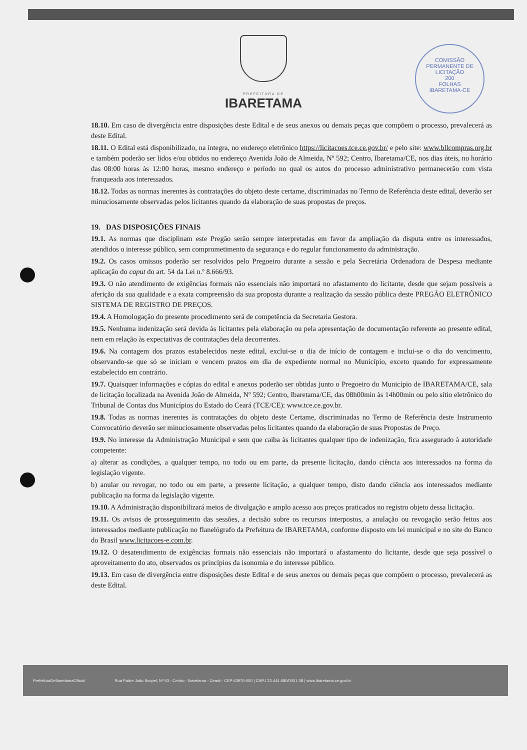COMISSÃO PERMANENTE DE LICITAÇÃO
200
FOLHAS
IBARETAMA-CE
PREFEITURA DE
IBARETAMA
18.10. Em caso de divergência entre disposições deste Edital e de seus anexos ou demais peças que compõem o processo, prevalecerá as deste Edital.
18.11. O Edital está disponibilizado, na íntegra, no endereço eletrônico https://licitacoes.tce.ce.gov.br/ e pelo site: www.bllcompras.org.br e também poderão ser lidos e/ou obtidos no endereço Avenida João de Almeida, Nº 592; Centro, Ibaretama/CE, nos dias úteis, no horário das 08:00 horas às 12:00 horas, mesmo endereço e período no qual os autos do processo administrativo permanecerão com vista franqueada aos interessados.
18.12. Todas as normas inerentes às contratações do objeto deste certame, discriminadas no Termo de Referência deste edital, deverão ser minuciosamente observadas pelos licitantes quando da elaboração de suas propostas de preços.
19. DAS DISPOSIÇÕES FINAIS
19.1. As normas que disciplinam este Pregão serão sempre interpretadas em favor da ampliação da disputa entre os interessados, atendidos o interesse público, sem comprometimento da segurança e do regular funcionamento da administração.
19.2. Os casos omissos poderão ser resolvidos pelo Pregoeiro durante a sessão e pela Secretária Ordenadora de Despesa mediante aplicação do caput do art. 54 da Lei n.º 8.666/93.
19.3. O não atendimento de exigências formais não essenciais não importará no afastamento do licitante, desde que sejam possíveis a aferição da sua qualidade e a exata compreensão da sua proposta durante a realização da sessão pública deste PREGÃO ELETRÔNICO SISTEMA DE REGISTRO DE PREÇOS.
19.4. A Homologação do presente procedimento será de competência da Secretaria Gestora.
19.5. Nenhuma indenização será devida às licitantes pela elaboração ou pela apresentação de documentação referente ao presente edital, nem em relação às expectativas de contratações dela decorrentes.
19.6. Na contagem dos prazos estabelecidos neste edital, exclui-se o dia de início de contagem e inclui-se o dia do vencimento, observando-se que só se iniciam e vencem prazos em dia de expediente normal no Município, exceto quando for expressamente estabelecido em contrário.
19.7. Quaisquer informações e cópias do edital e anexos poderão ser obtidas junto o Pregoeiro do Município de IBARETAMA/CE, sala de licitação localizada na Avenida João de Almeida, Nº 592; Centro, Ibaretama/CE, das 08h00min às 14h00min ou pelo sítio eletrônico do Tribunal de Contas dos Municípios do Estado do Ceará (TCE/CE): www.tce.ce.gov.br.
19.8. Todas as normas inerentes às contratações do objeto deste Certame, discriminadas no Termo de Referência deste Instrumento Convocatório deverão ser minuciosamente observadas pelos licitantes quando da elaboração de suas Propostas de Preço.
19.9. No interesse da Administração Municipal e sem que caiba às licitantes qualquer tipo de indenização, fica assegurado à autoridade competente:
a) alterar as condições, a qualquer tempo, no todo ou em parte, da presente licitação, dando ciência aos interessados na forma da legislação vigente.
b) anular ou revogar, no todo ou em parte, a presente licitação, a qualquer tempo, disto dando ciência aos interessados mediante publicação na forma da legislação vigente.
19.10. A Administração disponibilizará meios de divulgação e amplo acesso aos preços praticados no registro objeto dessa licitação.
19.11. Os avisos de prosseguimento das sessões, a decisão sobre os recursos interpostos, a anulação ou revogação serão feitos aos interessados mediante publicação no flanelógrafo da Prefeitura de IBARETAMA, conforme disposto em lei municipal e no site do Banco do Brasil www.licitacoes-e.com.br.
19.12. O desatendimento de exigências formais não essenciais não importará o afastamento do licitante, desde que seja possível o aproveitamento do ato, observados os princípios da isonomia e do interesse público.
19.13. Em caso de divergência entre disposições deste Edital e de seus anexos ou demais peças que compõem o processo, prevalecerá as deste Edital.
PrefeituraDeIbaretamaOficial Rua Padre João Scopel, Nº 53 - Centro - Ibaretama - Ceará - CEP 63970-000 | CNPJ 23.444.680/0001-38 | www.ibaretama.ce.gov.br